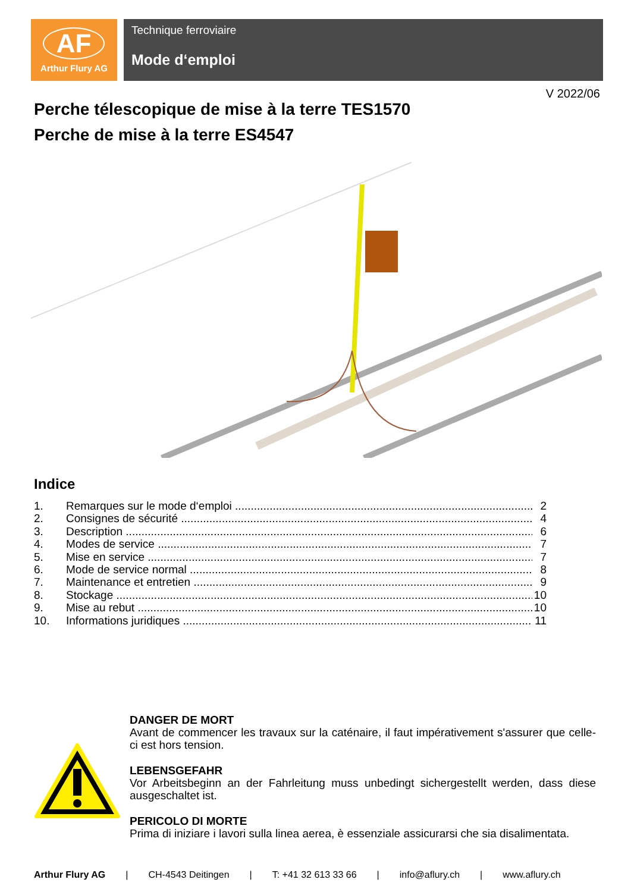AF
Arthur Flury AG
Technique ferroviaire
Mode d‘emploi
V 2022/06
Perche télescopique de mise à la terre TES1570
Perche de mise à la terre ES4547
Indice
1. Remarques sur le mode d‘emploi 2
2. Consignes de sécurité 4
3. Description 6
4. Modes de service 7
5. Mise en service 7
6. Mode de service normal 8
7. Maintenance et entretien 9
8. Stockage 10
9. Mise au rebut 10
10. Informations juridiques 11
DANGER DE MORT
Avant de commencer les travaux sur la caténaire, il faut impérativement s'assurer que celle-ci est hors tension.
LEBENSGEFAHR
Vor Arbeitsbeginn an der Fahrleitung muss unbedingt sichergestellt werden, dass diese ausgeschaltet ist.
PERICOLO DI MORTE
Prima di iniziare i lavori sulla linea aerea, è essenziale assicurarsi che sia disalimentata.
Arthur Flury AG | CH-4543 Deitingen | T: +41 32 613 33 66 | info@aflury.ch | www.aflury.ch